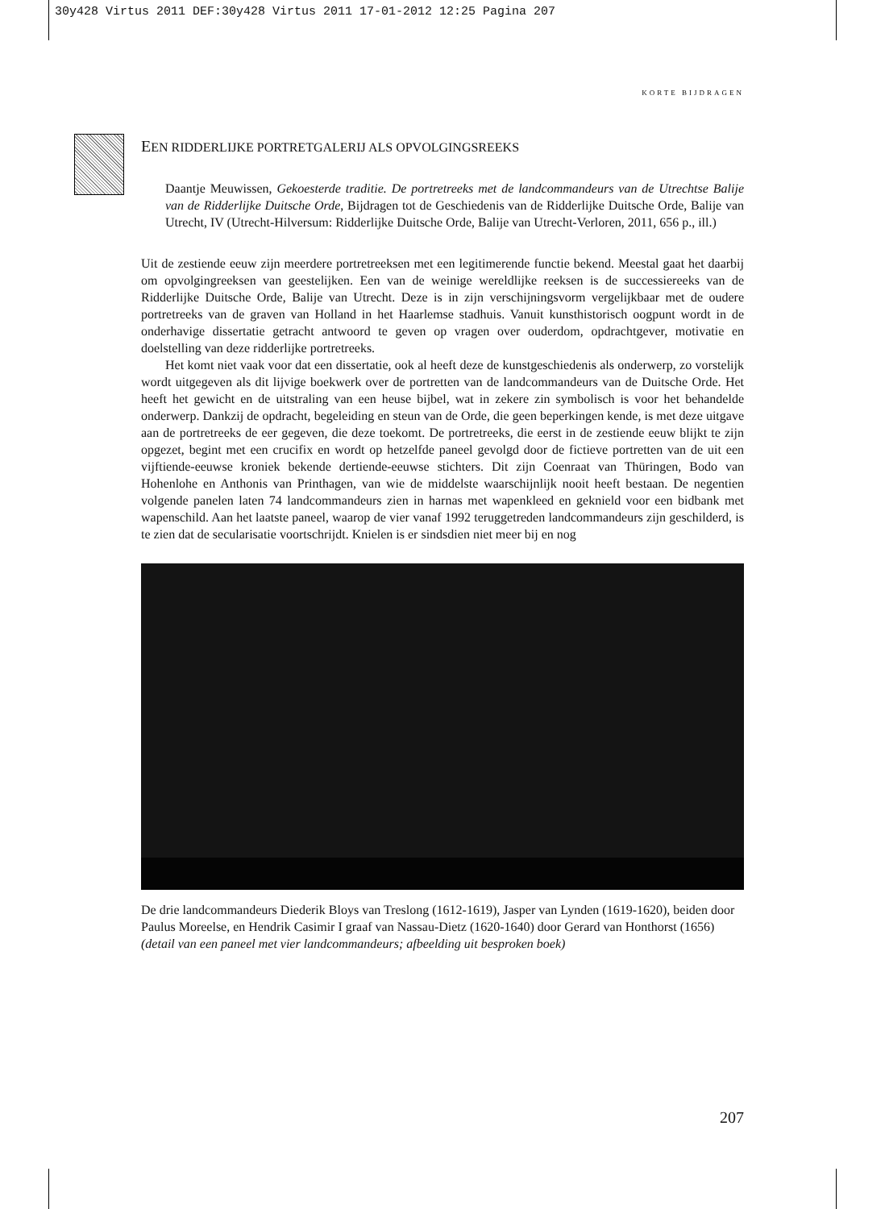30y428 Virtus 2011 DEF:30y428 Virtus 2011 17-01-2012 12:25 Pagina 207
KORTE BIJDRAGEN
EEN RIDDERLIJKE PORTRETGALERIJ ALS OPVOLGINGSREEKS
Daantje Meuwissen, Gekoesterde traditie. De portretreeks met de landcommandeurs van de Utrechtse Balije van de Ridderlijke Duitsche Orde, Bijdragen tot de Geschiedenis van de Ridderlijke Duitsche Orde, Balije van Utrecht, IV (Utrecht-Hilversum: Ridderlijke Duitsche Orde, Balije van Utrecht-Verloren, 2011, 656 p., ill.)
Uit de zestiende eeuw zijn meerdere portretreeksen met een legitimerende functie bekend. Meestal gaat het daarbij om opvolgingreeksen van geestelijken. Een van de weinige wereldlijke reeksen is de successiereeks van de Ridderlijke Duitsche Orde, Balije van Utrecht. Deze is in zijn verschijningsvorm vergelijkbaar met de oudere portretreeks van de graven van Holland in het Haarlemse stadhuis. Vanuit kunsthistorisch oogpunt wordt in de onderhavige dissertatie getracht antwoord te geven op vragen over ouderdom, opdrachtgever, motivatie en doelstelling van deze ridderlijke portretreeks.
Het komt niet vaak voor dat een dissertatie, ook al heeft deze de kunstgeschiedenis als onderwerp, zo vorstelijk wordt uitgegeven als dit lijvige boekwerk over de portretten van de landcommandeurs van de Duitsche Orde. Het heeft het gewicht en de uitstraling van een heuse bijbel, wat in zekere zin symbolisch is voor het behandelde onderwerp. Dankzij de opdracht, begeleiding en steun van de Orde, die geen beperkingen kende, is met deze uitgave aan de portretreeks de eer gegeven, die deze toekomt. De portretreeks, die eerst in de zestiende eeuw blijkt te zijn opgezet, begint met een crucifix en wordt op hetzelfde paneel gevolgd door de fictieve portretten van de uit een vijftiende-eeuwse kroniek bekende dertiende-eeuwse stichters. Dit zijn Coenraat van Thüringen, Bodo van Hohenlohe en Anthonis van Printhagen, van wie de middelste waarschijnlijk nooit heeft bestaan. De negentien volgende panelen laten 74 landcommandeurs zien in harnas met wapenkleed en geknield voor een bidbank met wapenschild. Aan het laatste paneel, waarop de vier vanaf 1992 teruggetreden landcommandeurs zijn geschilderd, is te zien dat de secularisatie voortschrijdt. Knielen is er sindsdien niet meer bij en nog
De drie landcommandeurs Diederik Bloys van Treslong (1612-1619), Jasper van Lynden (1619-1620), beiden door Paulus Moreelse, en Hendrik Casimir I graaf van Nassau-Dietz (1620-1640) door Gerard van Honthorst (1656) (detail van een paneel met vier landcommandeurs; afbeelding uit besproken boek)
207